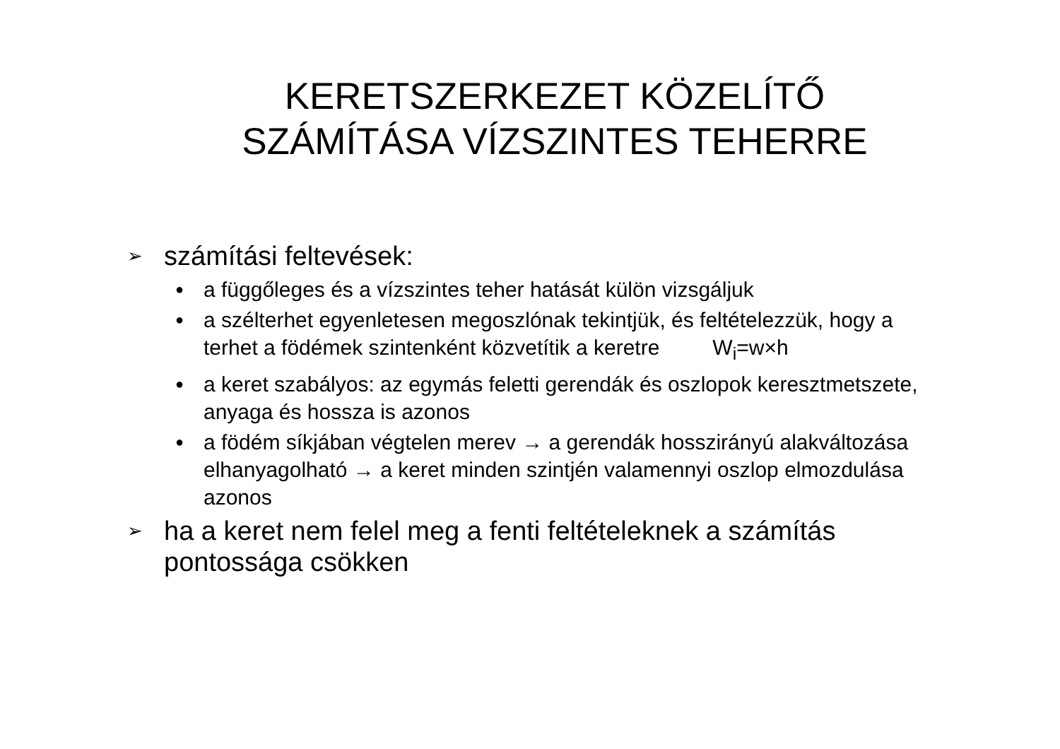KERETSZERKEZET KÖZELÍTŐ
SZÁMÍTÁSA VÍZSZINTES TEHERRE
➢ számítási feltevések:
● a függőleges és a vízszintes teher hatását külön vizsgáljuk
● a szélterhet egyenletesen megoszlónak tekintjük, és feltételezzük, hogy a terhet a födémek szintenként közvetítik a keretre W<sub>i</sub>=w×h
● a keret szabályos: az egymás feletti gerendák és oszlopok keresztmetszete, anyaga és hossza is azonos
● a födém síkjában végtelen merev → a gerendák hosszirányú alakváltozása elhanyagolható → a keret minden szintjén valamennyi oszlop elmozdulása azonos
➢ ha a keret nem felel meg a fenti feltételeknek a számítás pontossága csökken